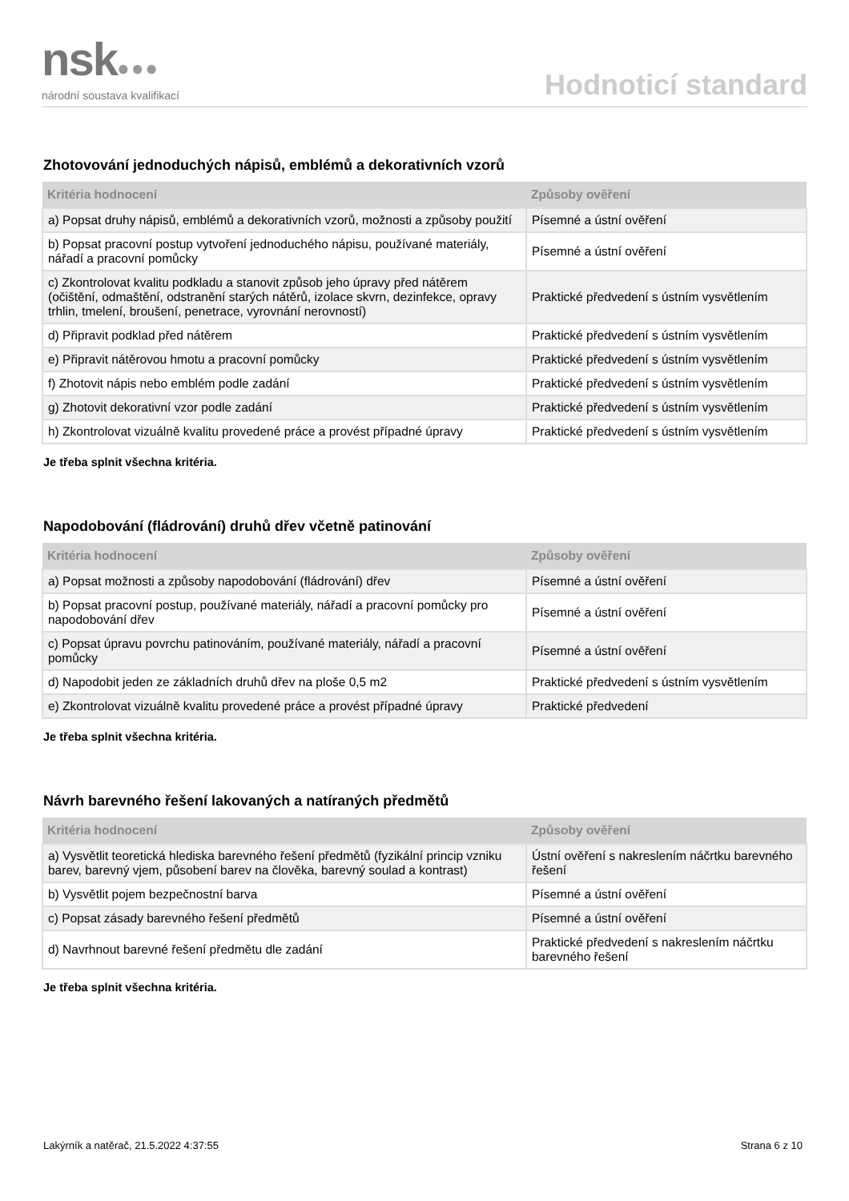nsk●●●
národní soustava kvalifikací
Hodnoticí standard
Zhotovování jednoduchých nápisů, emblémů a dekorativních vzorů
| Kritéria hodnocení | Způsoby ověření |
| --- | --- |
| a) Popsat druhy nápisů, emblémů a dekorativních vzorů, možnosti a způsoby použití | Písemné a ústní ověření |
| b) Popsat pracovní postup vytvoření jednoduchého nápisu, používané materiály, nářadí a pracovní pomůcky | Písemné a ústní ověření |
| c) Zkontrolovat kvalitu podkladu a stanovit způsob jeho úpravy před nátěrem (očištění, odmaštění, odstranění starých nátěrů, izolace skvrn, dezinfekce, opravy trhlin, tmelení, broušení, penetrace, vyrovnání nerovností) | Praktické předvedení s ústním vysvětlením |
| d) Připravit podklad před nátěrem | Praktické předvedení s ústním vysvětlením |
| e) Připravit nátěrovou hmotu a pracovní pomůcky | Praktické předvedení s ústním vysvětlením |
| f) Zhotovit nápis nebo emblém podle zadání | Praktické předvedení s ústním vysvětlením |
| g) Zhotovit dekorativní vzor podle zadání | Praktické předvedení s ústním vysvětlením |
| h) Zkontrolovat vizuálně kvalitu provedené práce a provést případné úpravy | Praktické předvedení s ústním vysvětlením |
Je třeba splnit všechna kritéria.
Napodobování (fládrování) druhů dřev včetně patinování
| Kritéria hodnocení | Způsoby ověření |
| --- | --- |
| a) Popsat možnosti a způsoby napodobování (fládrování) dřev | Písemné a ústní ověření |
| b) Popsat pracovní postup, používané materiály, nářadí a pracovní pomůcky pro napodobování dřev | Písemné a ústní ověření |
| c) Popsat úpravu povrchu patinováním, používané materiály, nářadí a pracovní pomůcky | Písemné a ústní ověření |
| d) Napodobit jeden ze základních druhů dřev na ploše 0,5 m2 | Praktické předvedení s ústním vysvětlením |
| e) Zkontrolovat vizuálně kvalitu provedené práce a provést případné úpravy | Praktické předvedení |
Je třeba splnit všechna kritéria.
Návrh barevného řešení lakovaných a natíraných předmětů
| Kritéria hodnocení | Způsoby ověření |
| --- | --- |
| a) Vysvětlit teoretická hlediska barevného řešení předmětů (fyzikální princip vzniku barev, barevný vjem, působení barev na člověka, barevný soulad a kontrast) | Ústní ověření s nakreslením náčrtku barevného řešení |
| b) Vysvětlit pojem bezpečnostní barva | Písemné a ústní ověření |
| c) Popsat zásady barevného řešení předmětů | Písemné a ústní ověření |
| d) Navrhnout barevné řešení předmětu dle zadání | Praktické předvedení s nakreslením náčrtku barevného řešení |
Je třeba splnit všechna kritéria.
Lakýrník a natěrač, 21.5.2022 4:37:55 Strana 6 z 10